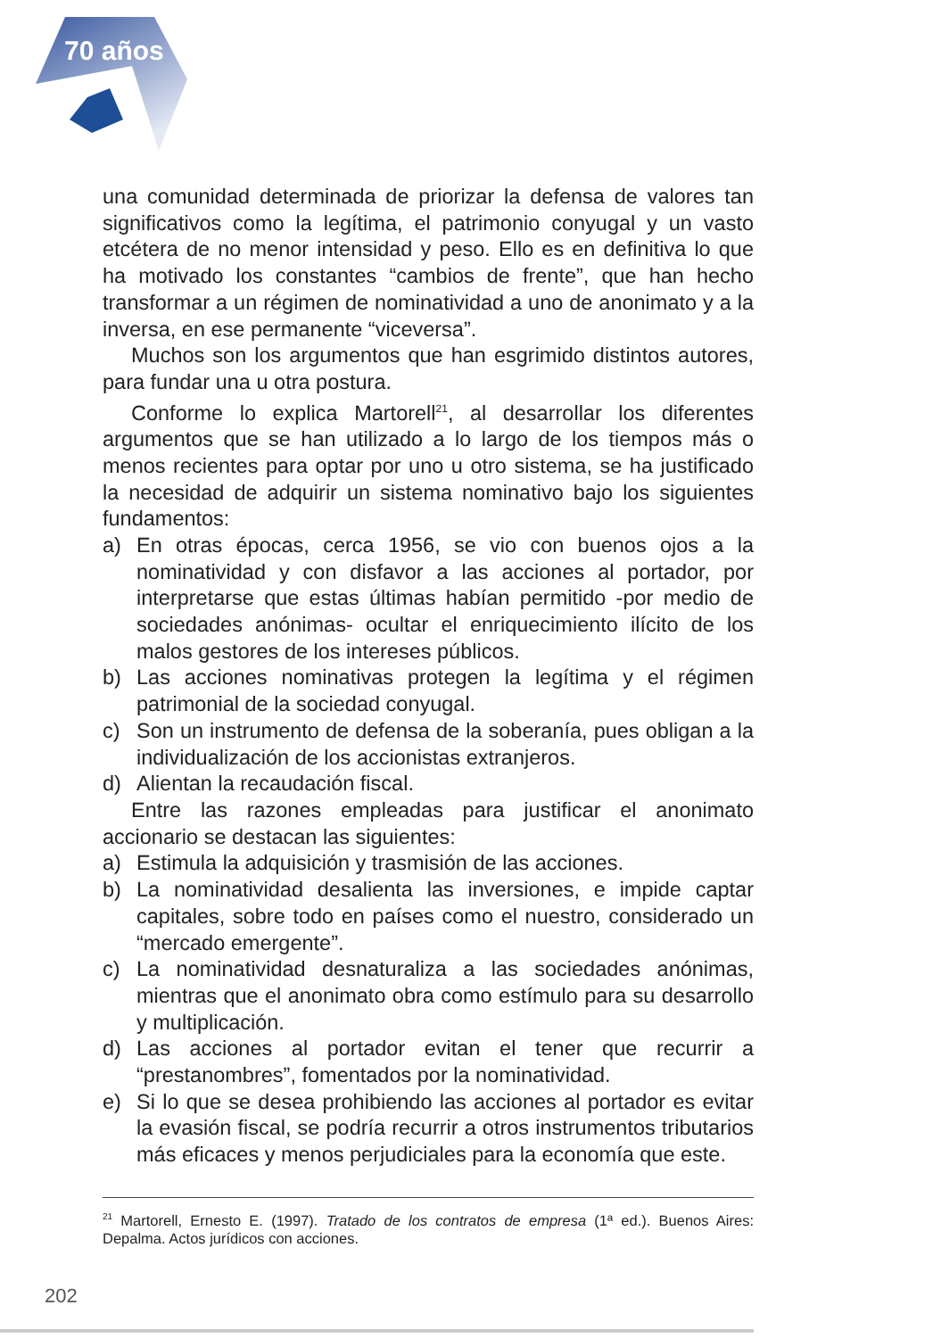70 años
una comunidad determinada de priorizar la defensa de valores tan significativos como la legítima, el patrimonio conyugal y un vasto etcétera de no menor intensidad y peso. Ello es en definitiva lo que ha motivado los constantes “cambios de frente”, que han hecho transformar a un régimen de nominatividad a uno de anonimato y a la inversa, en ese permanente “viceversa”.
Muchos son los argumentos que han esgrimido distintos autores, para fundar una u otra postura.
Conforme lo explica Martorell<sup>21</sup>, al desarrollar los diferentes argumentos que se han utilizado a lo largo de los tiempos más o menos recientes para optar por uno u otro sistema, se ha justificado la necesidad de adquirir un sistema nominativo bajo los siguientes fundamentos:
a) En otras épocas, cerca 1956, se vio con buenos ojos a la nominatividad y con disfavor a las acciones al portador, por interpretarse que estas últimas habían permitido -por medio de sociedades anónimas- ocultar el enriquecimiento ilícito de los malos gestores de los intereses públicos.
b) Las acciones nominativas protegen la legítima y el régimen patrimonial de la sociedad conyugal.
c) Son un instrumento de defensa de la soberanía, pues obligan a la individualización de los accionistas extranjeros.
d) Alientan la recaudación fiscal.
Entre las razones empleadas para justificar el anonimato accionario se destacan las siguientes:
a) Estimula la adquisición y trasmisión de las acciones.
b) La nominatividad desalienta las inversiones, e impide captar capitales, sobre todo en países como el nuestro, considerado un “mercado emergente”.
c) La nominatividad desnaturaliza a las sociedades anónimas, mientras que el anonimato obra como estímulo para su desarrollo y multiplicación.
d) Las acciones al portador evitan el tener que recurrir a “prestanombres”, fomentados por la nominatividad.
e) Si lo que se desea prohibiendo las acciones al portador es evitar la evasión fiscal, se podría recurrir a otros instrumentos tributarios más eficaces y menos perjudiciales para la economía que este.
<sup>21</sup> Martorell, Ernesto E. (1997). Tratado de los contratos de empresa (1ª ed.). Buenos Aires: Depalma. Actos jurídicos con acciones.
202